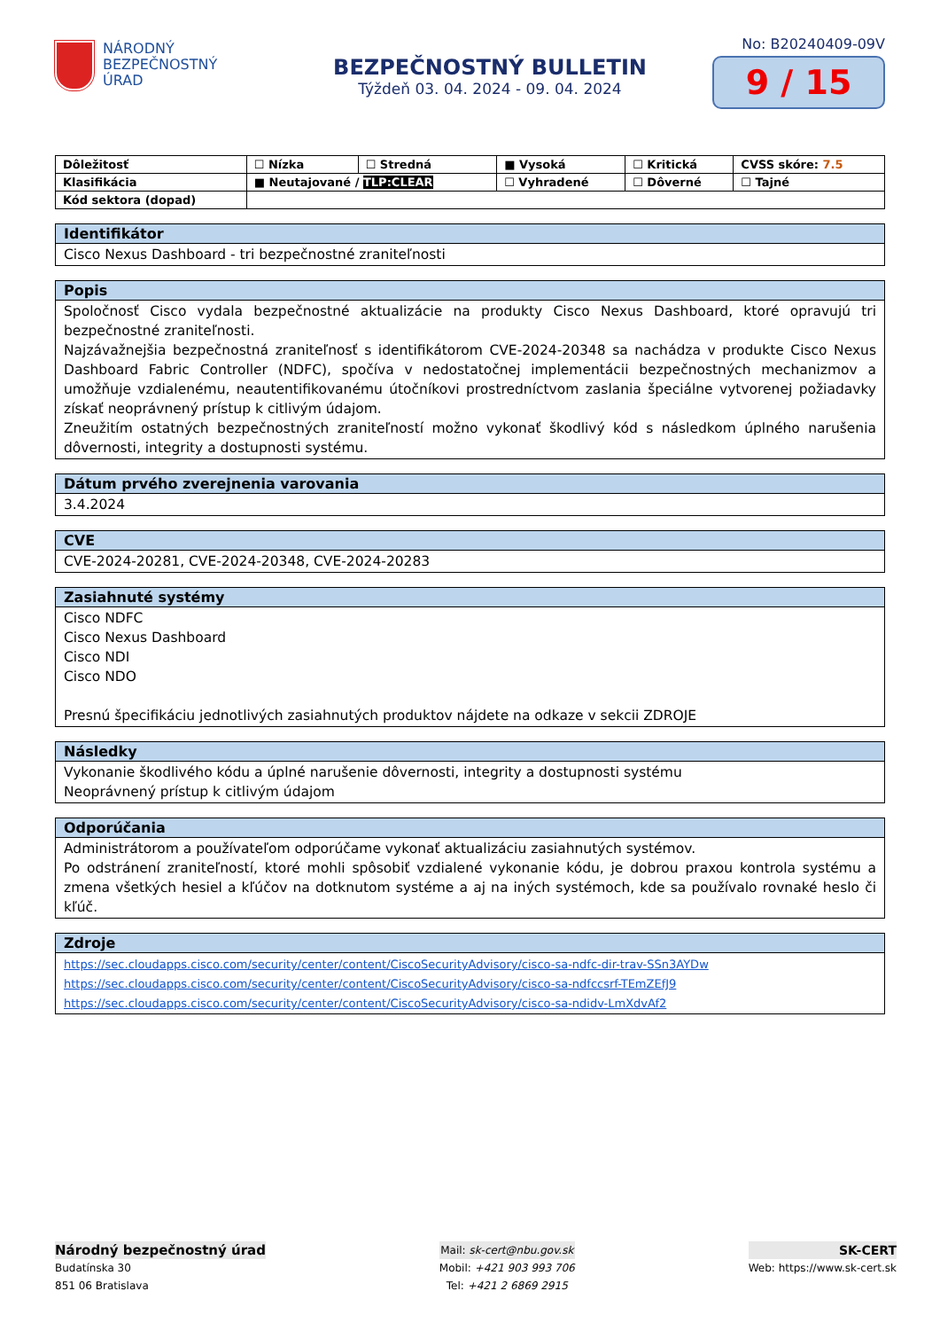NÁRODNÝ
BEZPEČNOSTNÝ
ÚRAD
BEZPEČNOSTNÝ BULLETIN
Týždeň 03. 04. 2024 - 09. 04. 2024
No: B20240409-09V
9 / 15
| Dôležitosť | ☐ Nízka | ☐ Stredná | ■ Vysoká | ☐ Kritická | CVSS skóre: 7.5 |
| Klasifikácia | ■ Neutajované / TLP:CLEAR | | ☐ Vyhradené | ☐ Dôverné | ☐ Tajné |
| Kód sektora (dopad) | | | | | |
Identifikátor
Cisco Nexus Dashboard - tri bezpečnostné zraniteľnosti
Popis
Spoločnosť Cisco vydala bezpečnostné aktualizácie na produkty Cisco Nexus Dashboard, ktoré opravujú tri bezpečnostné zraniteľnosti.
Najzávažnejšia bezpečnostná zraniteľnosť s identifikátorom CVE-2024-20348 sa nachádza v produkte Cisco Nexus Dashboard Fabric Controller (NDFC), spočíva v nedostatočnej implementácii bezpečnostných mechanizmov a umožňuje vzdialenému, neautentifikovanému útočníkovi prostredníctvom zaslania špeciálne vytvorenej požiadavky získať neoprávnený prístup k citlivým údajom.
Zneužitím ostatných bezpečnostných zraniteľností možno vykonať škodlivý kód s následkom úplného narušenia dôvernosti, integrity a dostupnosti systému.
Dátum prvého zverejnenia varovania
3.4.2024
CVE
CVE-2024-20281, CVE-2024-20348, CVE-2024-20283
Zasiahnuté systémy
Cisco NDFC
Cisco Nexus Dashboard
Cisco NDI
Cisco NDO
Presnú špecifikáciu jednotlivých zasiahnutých produktov nájdete na odkaze v sekcii ZDROJE
Následky
Vykonanie škodlivého kódu a úplné narušenie dôvernosti, integrity a dostupnosti systému
Neoprávnený prístup k citlivým údajom
Odporúčania
Administrátorom a používateľom odporúčame vykonať aktualizáciu zasiahnutých systémov.
Po odstránení zraniteľností, ktoré mohli spôsobiť vzdialené vykonanie kódu, je dobrou praxou kontrola systému a zmena všetkých hesiel a kľúčov na dotknutom systéme a aj na iných systémoch, kde sa používalo rovnaké heslo či kľúč.
Zdroje
https://sec.cloudapps.cisco.com/security/center/content/CiscoSecurityAdvisory/cisco-sa-ndfc-dir-trav-SSn3AYDw
https://sec.cloudapps.cisco.com/security/center/content/CiscoSecurityAdvisory/cisco-sa-ndfccsrf-TEmZEfJ9
https://sec.cloudapps.cisco.com/security/center/content/CiscoSecurityAdvisory/cisco-sa-ndidv-LmXdvAf2
Národný bezpečnostný úrad
Budatínska 30
851 06 Bratislava
Mail: sk-cert@nbu.gov.sk
Mobil: +421 903 993 706
Tel: +421 2 6869 2915
SK-CERT
Web: https://www.sk-cert.sk